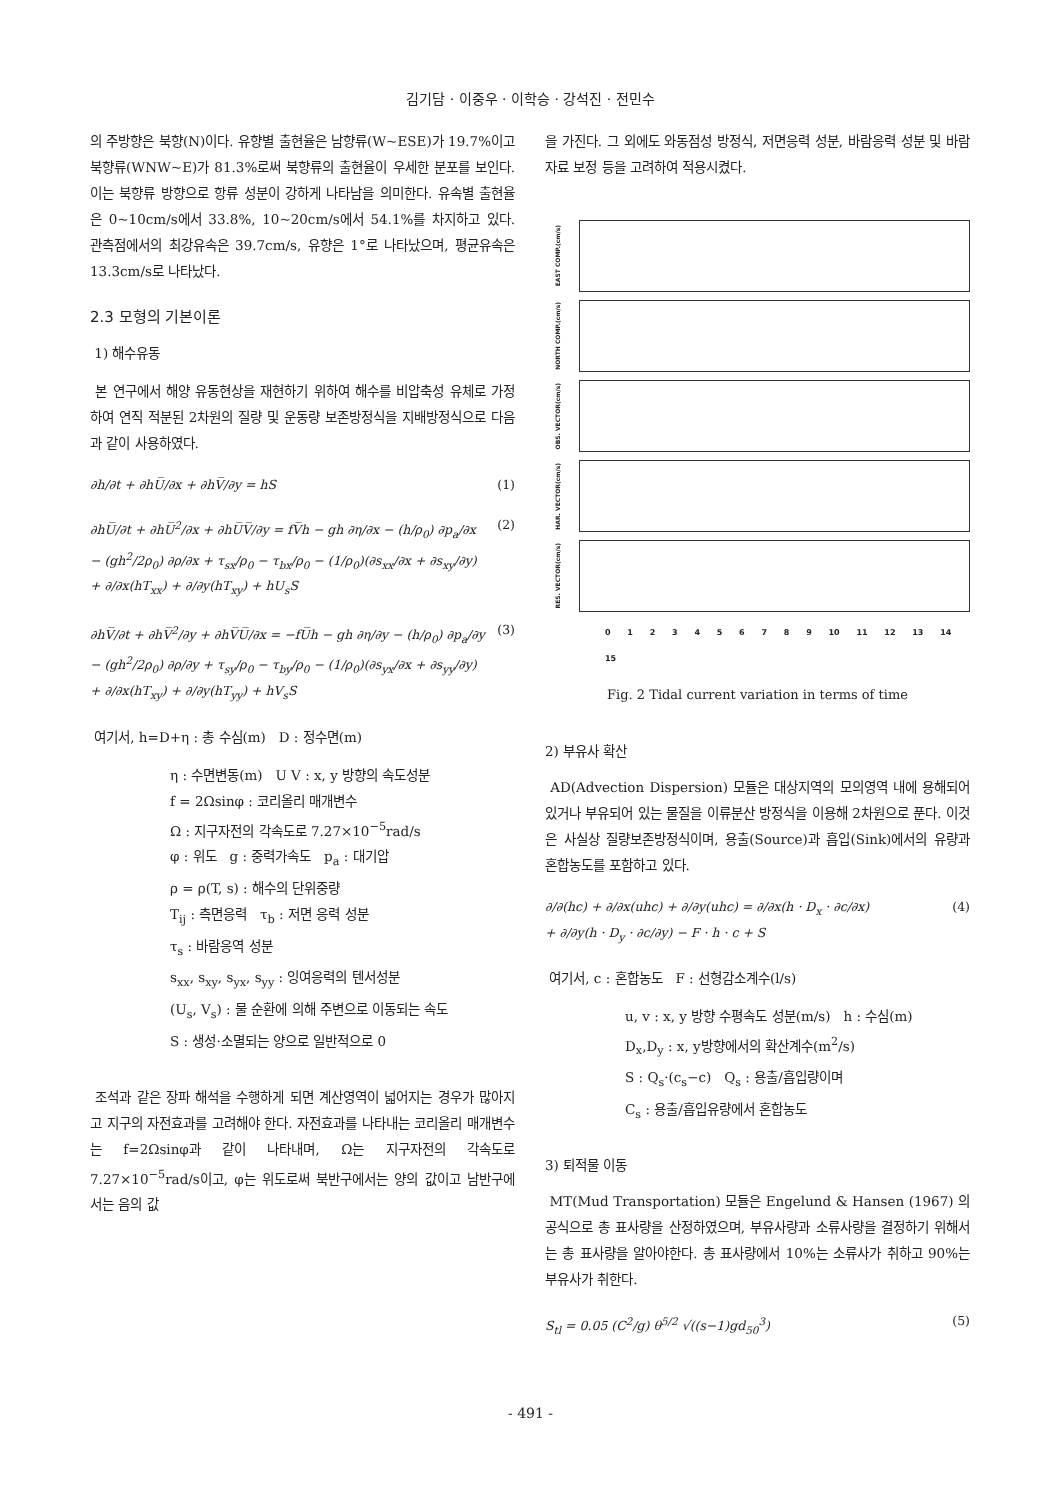김기담 · 이중우 · 이학승 · 강석진 · 전민수
의 주방향은 북향(N)이다. 유향별 출현율은 남향류(W~ESE)가 19.7%이고 북향류(WNW~E)가 81.3%로써 북향류의 출현율이 우세한 분포를 보인다. 이는 북향류 방향으로 항류 성분이 강하게 나타남을 의미한다. 유속별 출현율은 0~10cm/s에서 33.8%, 10~20cm/s에서 54.1%를 차지하고 있다. 관측점에서의 최강유속은 39.7cm/s, 유향은 1°로 나타났으며, 평균유속은 13.3cm/s로 나타났다.
2.3 모형의 기본이론
1) 해수유동
본 연구에서 해양 유동현상을 재현하기 위하여 해수를 비압축성 유체로 가정하여 연직 적분된 2차원의 질량 및 운동량 보존방정식을 지배방정식으로 다음과 같이 사용하였다.
∂h/∂t + ∂hU̅/∂x + ∂hV̅/∂y = hS (1)
∂hU̅/∂t + ∂hU̅<sup>2</sup>/∂x + ∂hU̅V̅/∂y = fV̅h − gh ∂η/∂x − (h/ρ<sub>0</sub>) ∂p<sub>a</sub>/∂x
− (gh<sup>2</sup>/2ρ<sub>0</sub>) ∂ρ/∂x + τ<sub>sx</sub>/ρ<sub>0</sub> − τ<sub>bx</sub>/ρ<sub>0</sub> − (1/ρ<sub>0</sub>)(∂s<sub>xx</sub>/∂x + ∂s<sub>xy</sub>/∂y)
+ ∂/∂x(hT<sub>xx</sub>) + ∂/∂y(hT<sub>xy</sub>) + hU<sub>s</sub>S (2)
∂hV̅/∂t + ∂hV̅<sup>2</sup>/∂y + ∂hV̅U̅/∂x = −fU̅h − gh ∂η/∂y − (h/ρ<sub>0</sub>) ∂p<sub>a</sub>/∂y
− (gh<sup>2</sup>/2ρ<sub>0</sub>) ∂ρ/∂y + τ<sub>sy</sub>/ρ<sub>0</sub> − τ<sub>by</sub>/ρ<sub>0</sub> − (1/ρ<sub>0</sub>)(∂s<sub>yx</sub>/∂x + ∂s<sub>yy</sub>/∂y)
+ ∂/∂x(hT<sub>xy</sub>) + ∂/∂y(hT<sub>yy</sub>) + hV<sub>s</sub>S (3)
여기서, h=D+η : 총 수심(m) D : 정수면(m)
η : 수면변동(m) U V : x, y 방향의 속도성분
f = 2Ωsinφ : 코리올리 매개변수
Ω : 지구자전의 각속도로 7.27×10<sup>−5</sup>rad/s
φ : 위도 g : 중력가속도 p<sub>a</sub> : 대기압
ρ = ρ(T, s) : 해수의 단위중량
T<sub>ij</sub> : 측면응력 τ<sub>b</sub> : 저면 응력 성분
τ<sub>s</sub> : 바람응역 성분
s<sub>xx</sub>, s<sub>xy</sub>, s<sub>yx</sub>, s<sub>yy</sub> : 잉여응력의 텐서성분
(U<sub>s</sub>, V<sub>s</sub>) : 물 순환에 의해 주변으로 이동되는 속도
S : 생성·소멸되는 양으로 일반적으로 0
조석과 같은 장파 해석을 수행하게 되면 계산영역이 넓어지는 경우가 많아지고 지구의 자전효과를 고려해야 한다. 자전효과를 나타내는 코리올리 매개변수는 f=2Ωsinφ과 같이 나타내며, Ω는 지구자전의 각속도로 7.27×10<sup>−5</sup>rad/s이고, φ는 위도로써 북반구에서는 양의 값이고 남반구에서는 음의 값
을 가진다. 그 외에도 와동점성 방정식, 저면응력 성분, 바람응력 성분 및 바람자료 보정 등을 고려하여 적용시켰다.
EAST COMP.(cm/s)
NORTH COMP.(cm/s)
OBS. VECTOR(cm/s)
HAR. VECTOR(cm/s)
RES. VECTOR(cm/s)
0 1 2 3 4 5 6 7 8 9 10 11 12 13 14 15
Fig. 2 Tidal current variation in terms of time
2) 부유사 확산
AD(Advection Dispersion) 모듈은 대상지역의 모의영역 내에 용해되어 있거나 부유되어 있는 물질을 이류분산 방정식을 이용해 2차원으로 푼다. 이것은 사실상 질량보존방정식이며, 용출(Source)과 흡입(Sink)에서의 유량과 혼합농도를 포함하고 있다.
∂/∂(hc) + ∂/∂x(uhc) + ∂/∂y(uhc) = ∂/∂x(h · D<sub>x</sub> · ∂c/∂x)
+ ∂/∂y(h · D<sub>y</sub> · ∂c/∂y) − F · h · c + S (4)
여기서, c : 혼합농도 F : 선형감소계수(l/s)
u, v : x, y 방향 수평속도 성분(m/s) h : 수심(m)
D<sub>x</sub>,D<sub>y</sub> : x, y방향에서의 확산계수(m<sup>2</sup>/s)
S : Q<sub>s</sub>·(c<sub>s</sub>−c) Q<sub>s</sub> : 용출/흡입량이며
C<sub>s</sub> : 용출/흡입유량에서 혼합농도
3) 퇴적물 이동
MT(Mud Transportation) 모듈은 Engelund & Hansen (1967) 의 공식으로 총 표사량을 산정하였으며, 부유사량과 소류사량을 결정하기 위해서는 총 표사량을 알아야한다. 총 표사량에서 10%는 소류사가 취하고 90%는 부유사가 취한다.
S<sub>tl</sub> = 0.05 (C<sup>2</sup>/g) θ<sup>5/2</sup> √((s−1)gd<sub>50</sub><sup>3</sup>) (5)
- 491 -